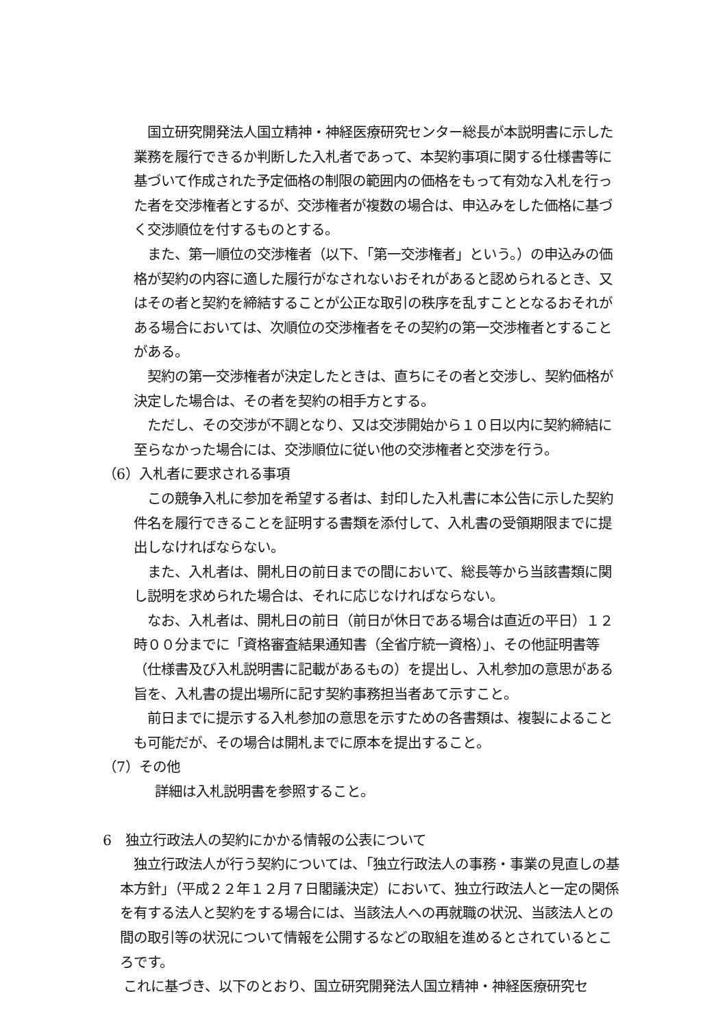国立研究開発法人国立精神・神経医療研究センター総長が本説明書に示した業務を履行できるか判断した入札者であって、本契約事項に関する仕様書等に基づいて作成された予定価格の制限の範囲内の価格をもって有効な入札を行った者を交渉権者とするが、交渉権者が複数の場合は、申込みをした価格に基づく交渉順位を付するものとする。
また、第一順位の交渉権者（以下、「第一交渉権者」という。）の申込みの価格が契約の内容に適した履行がなされないおそれがあると認められるとき、又はその者と契約を締結することが公正な取引の秩序を乱すこととなるおそれがある場合においては、次順位の交渉権者をその契約の第一交渉権者とすることがある。
契約の第一交渉権者が決定したときは、直ちにその者と交渉し、契約価格が決定した場合は、その者を契約の相手方とする。
ただし、その交渉が不調となり、又は交渉開始から１０日以内に契約締結に至らなかった場合には、交渉順位に従い他の交渉権者と交渉を行う。
（6）入札者に要求される事項
この競争入札に参加を希望する者は、封印した入札書に本公告に示した契約件名を履行できることを証明する書類を添付して、入札書の受領期限までに提出しなければならない。
また、入札者は、開札日の前日までの間において、総長等から当該書類に関し説明を求められた場合は、それに応じなければならない。
なお、入札者は、開札日の前日（前日が休日である場合は直近の平日）１２時００分までに「資格審査結果通知書（全省庁統一資格）」、その他証明書等（仕様書及び入札説明書に記載があるもの）を提出し、入札参加の意思がある旨を、入札書の提出場所に記す契約事務担当者あて示すこと。
前日までに提示する入札参加の意思を示すための各書類は、複製によることも可能だが、その場合は開札までに原本を提出すること。
（7）その他
詳細は入札説明書を参照すること。
6　独立行政法人の契約にかかる情報の公表について
独立行政法人が行う契約については、「独立行政法人の事務・事業の見直しの基本方針」（平成２２年１２月７日閣議決定）において、独立行政法人と一定の関係を有する法人と契約をする場合には、当該法人への再就職の状況、当該法人との間の取引等の状況について情報を公開するなどの取組を進めるとされているところです。
これに基づき、以下のとおり、国立研究開発法人国立精神・神経医療研究セ